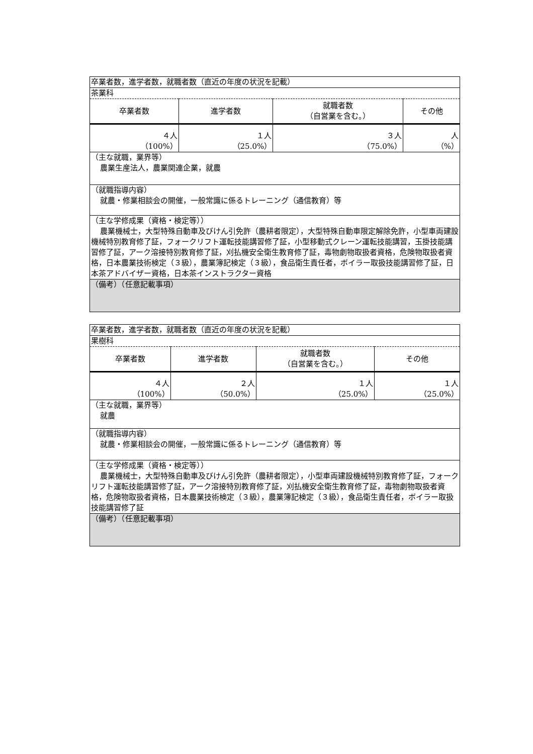| 卒業者数，進学者数，就職者数（直近の年度の状況を記載） | | | |
| 茶業科 | | | |
| 卒業者数 | 進学者数 | 就職者数 （自営業を含む。） | その他 |
| ４人 （100%） | １人 （25.0%） | ３人 （75.0%） | 人 （%） |
| （主な就職，業界等） 農業生産法人，農業関連企業，就農 | | | |
| （就職指導内容） 就農・修業相談会の開催，一般常識に係るトレーニング（通信教育）等 | | | |
| （主な学修成果（資格・検定等）） 農業機械士，大型特殊自動車及びけん引免許（農耕者限定），大型特殊自動車限定解除免許，小型車両建設機械特別教育修了証，フォークリフト運転技能講習修了証，小型移動式クレーン運転技能講習，玉掛技能講習修了証，アーク溶接特別教育修了証，刈払機安全衛生教育修了証，毒物劇物取扱者資格，危険物取扱者資格，日本農業技術検定（３級），農業簿記検定（３級），食品衛生責任者，ボイラー取扱技能講習修了証，日本茶アドバイザー資格，日本茶インストラクター資格 | | | |
| （備考）（任意記載事項） | | | |
| 卒業者数，進学者数，就職者数（直近の年度の状況を記載） | | | |
| 果樹科 | | | |
| 卒業者数 | 進学者数 | 就職者数 （自営業を含む。） | その他 |
| ４人 （100%） | ２人 （50.0%） | １人 （25.0%） | １人 （25.0%） |
| （主な就職，業界等） 就農 | | | |
| （就職指導内容） 就農・修業相談会の開催，一般常識に係るトレーニング（通信教育）等 | | | |
| （主な学修成果（資格・検定等）） 農業機械士，大型特殊自動車及びけん引免許（農耕者限定），小型車両建設機械特別教育修了証，フォークリフト運転技能講習修了証，アーク溶接特別教育修了証，刈払機安全衛生教育修了証，毒物劇物取扱者資格，危険物取扱者資格，日本農業技術検定（３級），農業簿記検定（３級），食品衛生責任者，ボイラー取扱技能講習修了証 | | | |
| （備考）（任意記載事項） | | | |